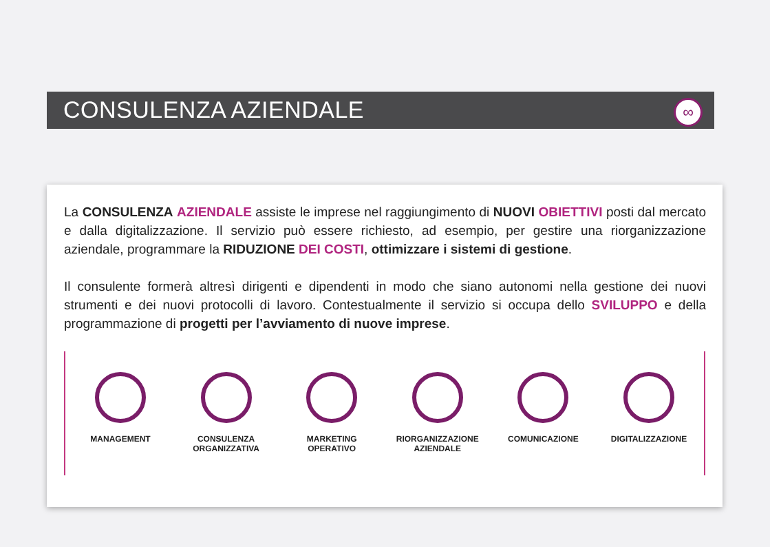CONSULENZA AZIENDALE
∞
La CONSULENZA AZIENDALE assiste le imprese nel raggiungimento di NUOVI OBIETTIVI posti dal mercato e dalla digitalizzazione. Il servizio può essere richiesto, ad esempio, per gestire una riorganizzazione aziendale, programmare la RIDUZIONE DEI COSTI, ottimizzare i sistemi di gestione.
Il consulente formerà altresì dirigenti e dipendenti in modo che siano autonomi nella gestione dei nuovi strumenti e dei nuovi protocolli di lavoro. Contestualmente il servizio si occupa dello SVILUPPO e della programmazione di progetti per l’avviamento di nuove imprese.
MANAGEMENT CONSULENZA
ORGANIZZATIVA
MARKETING
OPERATIVO
RIORGANIZZAZIONE
AZIENDALE
COMUNICAZIONE DIGITALIZZAZIONE